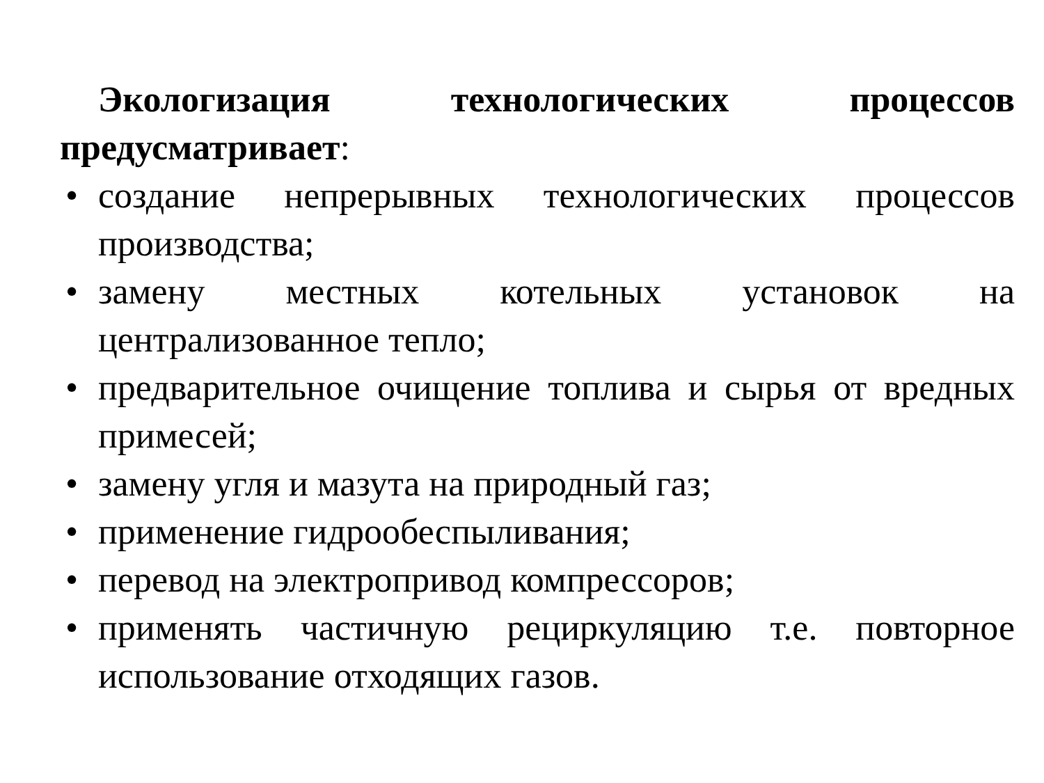Экологизация технологических процессов предусматривает:
• создание непрерывных технологических процессов производства;
• замену местных котельных установок на централизованное тепло;
• предварительное очищение топлива и сырья от вредных примесей;
• замену угля и мазута на природный газ;
• применение гидрообеспыливания;
• перевод на электропривод компрессоров;
• применять частичную рециркуляцию т.е. повторное использование отходящих газов.